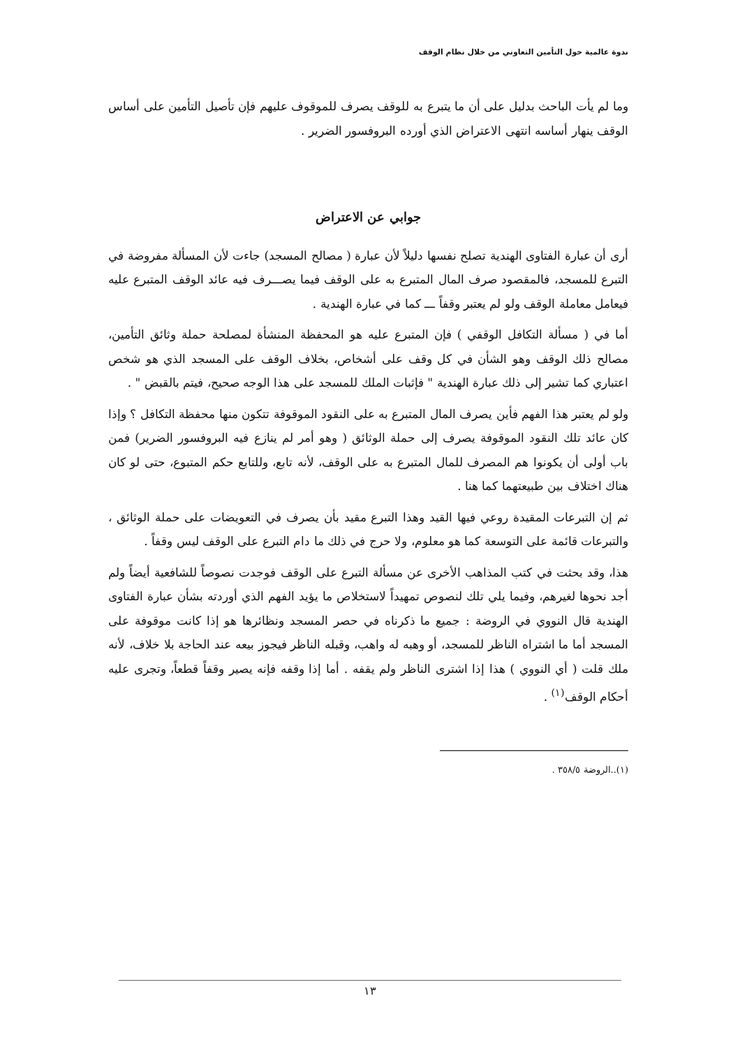ندوة عالمية حول التأمين التعاوني من خلال نظام الوقف
وما لم يأت الباحث بدليل على أن ما يتبرع به للوقف يصرف للموقوف عليهم فإن تأصيل التأمين على أساس الوقف ينهار أساسه انتهى الاعتراض الذي أورده البروفسور الضرير .
جوابي عن الاعتراض
أرى أن عبارة الفتاوى الهندية تصلح نفسها دليلاً لأن عبارة ( مصالح المسجد) جاءت لأن المسألة مفروضة في التبرع للمسجد، فالمقصود صرف المال المتبرع به على الوقف فيما يصـــرف فيه عائد الوقف المتبرع عليه فيعامل معاملة الوقف ولو لم يعتبر وقفاً ـــ كما في عبارة الهندية .
أما في ( مسألة التكافل الوقفي ) فإن المتبرع عليه هو المحفظة المنشأة لمصلحة حملة وثائق التأمين، مصالح ذلك الوقف وهو الشأن في كل وقف على أشخاص، بخلاف الوقف على المسجد الذي هو شخص اعتباري كما تشير إلى ذلك عبارة الهندية " فإثبات الملك للمسجد على هذا الوجه صحيح، فيتم بالقبض " .
ولو لم يعتبر هذا الفهم فأين يصرف المال المتبرع به على النقود الموقوفة تتكون منها محفظة التكافل ؟ وإذا كان عائد تلك النقود الموقوفة يصرف إلى حملة الوثائق ( وهو أمر لم ينازع فيه البروفسور الضرير) فمن باب أولى أن يكونوا هم المصرف للمال المتبرع به على الوقف، لأنه تابع، وللتابع حكم المتبوع، حتى لو كان هناك اختلاف بين طبيعتهما كما هنا .
ثم إن التبرعات المقيدة روعي فيها القيد وهذا التبرع مقيد بأن يصرف في التعويضات على حملة الوثائق ، والتبرعات قائمة على التوسعة كما هو معلوم، ولا حرج في ذلك ما دام التبرع على الوقف ليس وقفاً .
هذا، وقد بحثت في كتب المذاهب الأخرى عن مسألة التبرع على الوقف فوجدت نصوصاً للشافعية أيضاً ولم أجد نحوها لغيرهم، وفيما يلي تلك لنصوص تمهيداً لاستخلاص ما يؤيد الفهم الذي أوردته بشأن عبارة الفتاوى الهندية قال النووي في الروضة : جميع ما ذكرناه في حصر المسجد ونظائرها هو إذا كانت موقوفة على المسجد أما ما اشتراه الناظر للمسجد، أو وهبه له واهب، وقبله الناظر فيجوز بيعه عند الحاجة بلا خلاف، لأنه ملك قلت ( أي النووي ) هذا إذا اشترى الناظر ولم يقفه . أما إذا وقفه فإنه يصير وقفاً قطعاً، وتجرى عليه أحكام الوقف<sup>(١)</sup> .
(١)..الروضة ٣٥٨/٥ .
١٣